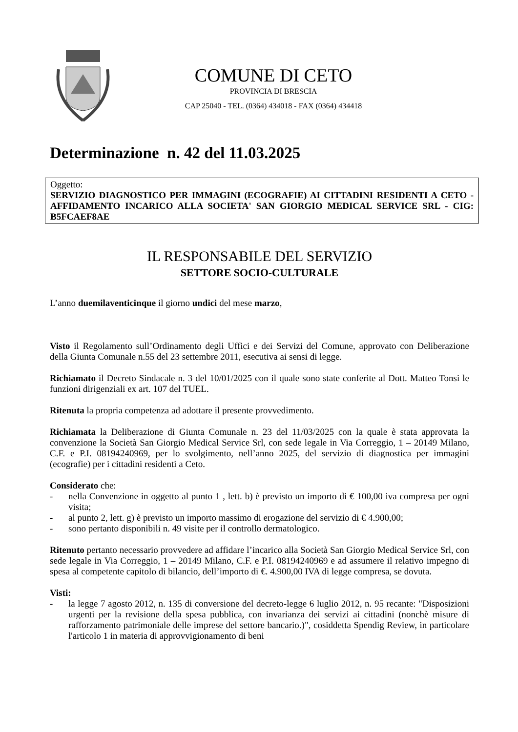COMUNE DI CETO
PROVINCIA DI BRESCIA
CAP 25040 - TEL. (0364) 434018 - FAX (0364) 434418
Determinazione n. 42 del 11.03.2025
Oggetto:
SERVIZIO DIAGNOSTICO PER IMMAGINI (ECOGRAFIE) AI CITTADINI RESIDENTI A CETO - AFFIDAMENTO INCARICO ALLA SOCIETA' SAN GIORGIO MEDICAL SERVICE SRL - CIG: B5FCAEF8AE
IL RESPONSABILE DEL SERVIZIO
SETTORE SOCIO-CULTURALE
L’anno duemilaventicinque il giorno undici del mese marzo,
Visto il Regolamento sull’Ordinamento degli Uffici e dei Servizi del Comune, approvato con Deliberazione della Giunta Comunale n.55 del 23 settembre 2011, esecutiva ai sensi di legge.
Richiamato il Decreto Sindacale n. 3 del 10/01/2025 con il quale sono state conferite al Dott. Matteo Tonsi le funzioni dirigenziali ex art. 107 del TUEL.
Ritenuta la propria competenza ad adottare il presente provvedimento.
Richiamata la Deliberazione di Giunta Comunale n. 23 del 11/03/2025 con la quale è stata approvata la convenzione la Società San Giorgio Medical Service Srl, con sede legale in Via Correggio, 1 – 20149 Milano, C.F. e P.I. 08194240969, per lo svolgimento, nell’anno 2025, del servizio di diagnostica per immagini (ecografie) per i cittadini residenti a Ceto.
Considerato che:
- nella Convenzione in oggetto al punto 1 , lett. b) è previsto un importo di € 100,00 iva compresa per ogni visita;
- al punto 2, lett. g) è previsto un importo massimo di erogazione del servizio di € 4.900,00;
- sono pertanto disponibili n. 49 visite per il controllo dermatologico.
Ritenuto pertanto necessario provvedere ad affidare l’incarico alla Società San Giorgio Medical Service Srl, con sede legale in Via Correggio, 1 – 20149 Milano, C.F. e P.I. 08194240969 e ad assumere il relativo impegno di spesa al competente capitolo di bilancio, dell’importo di €. 4.900,00 IVA di legge compresa, se dovuta.
Visti:
- la legge 7 agosto 2012, n. 135 di conversione del decreto-legge 6 luglio 2012, n. 95 recante: "Disposizioni urgenti per la revisione della spesa pubblica, con invarianza dei servizi ai cittadini (nonchè misure di rafforzamento patrimoniale delle imprese del settore bancario.)", cosiddetta Spendig Review, in particolare l'articolo 1 in materia di approvvigionamento di beni